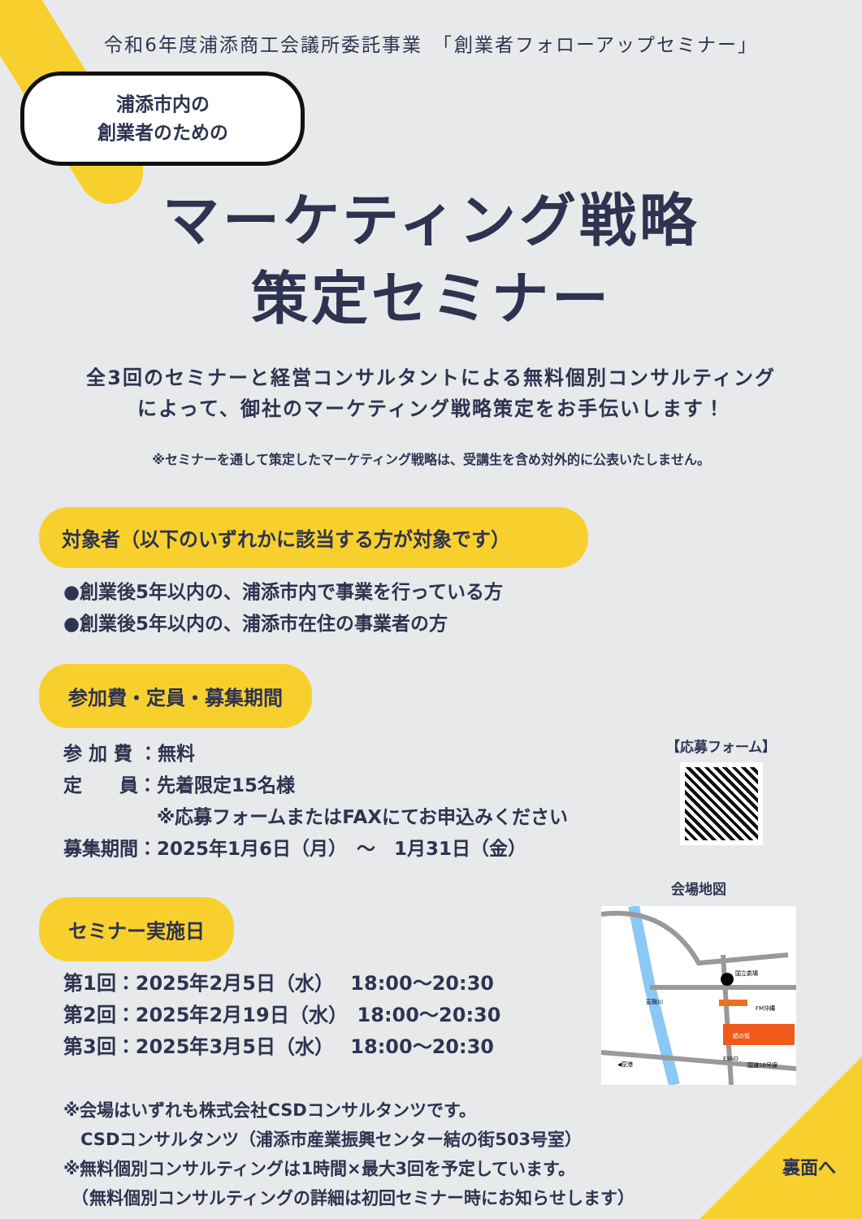令和6年度浦添商工会議所委託事業　「創業者フォローアップセミナー」
浦添市内の
創業者のための
マーケティング戦略
策定セミナー
全3回のセミナーと経営コンサルタントによる無料個別コンサルティング
によって、御社のマーケティング戦略策定をお手伝いします！
※セミナーを通して策定したマーケティング戦略は、受講生を含め対外的に公表いたしません。
対象者（以下のいずれかに該当する方が対象です）
●創業後5年以内の、浦添市内で事業を行っている方
●創業後5年以内の、浦添市在住の事業者の方
参加費・定員・募集期間
参 加 費 ：無料
定　　員：先着限定15名様
　　　　　※応募フォームまたはFAXにてお申込みください
募集期間：2025年1月6日（月）　～　1月31日（金）
【応募フォーム】
セミナー実施日
第1回：2025年2月5日（水）　 18:00～20:30
第2回：2025年2月19日（水）　18:00～20:30
第3回：2025年3月5日（水）　 18:00～20:30
※会場はいずれも株式会社CSDコンサルタンツです。
　CSDコンサルタンツ（浦添市産業振興センター結の街503号室）
※無料個別コンサルティングは1時間×最大3回を予定しています。
　（無料個別コンサルティングの詳細は初回セミナー時にお知らせします）
会場地図
結の街
国立劇場
FM沖縄
安謝川
ESSO
◀空港
国道58号線
裏面へ